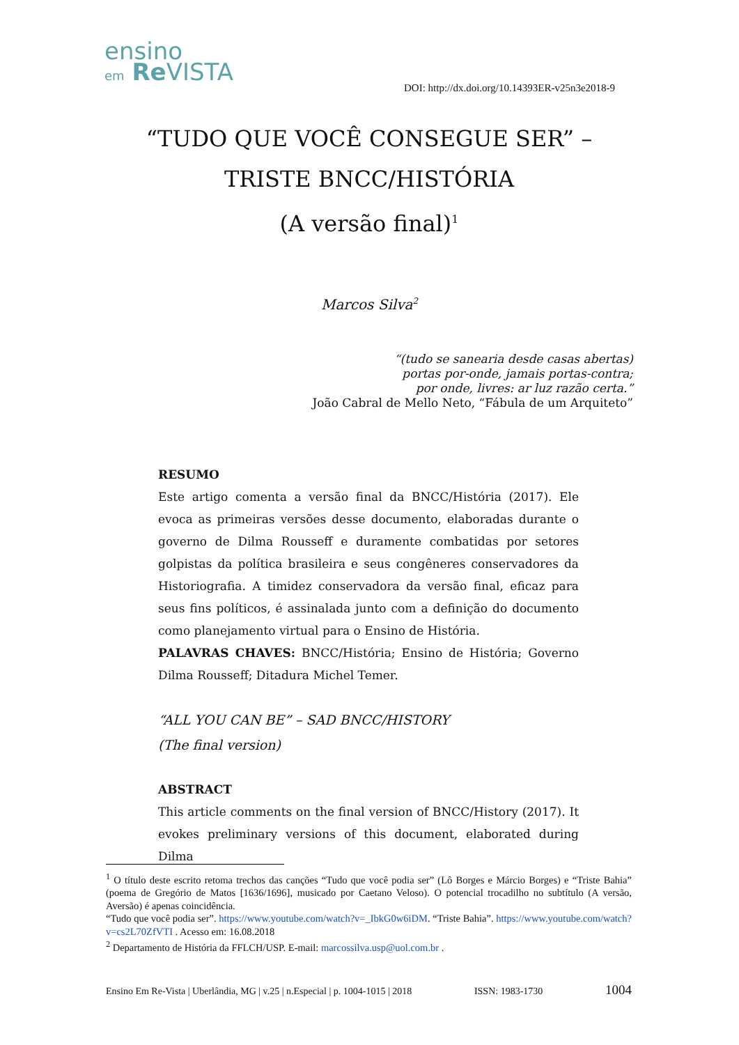ensino
em Re VISTA
DOI: http://dx.doi.org/10.14393ER-v25n3e2018-9
“TUDO QUE VOCÊ CONSEGUE SER” – TRISTE BNCC/HISTÓRIA
(A versão final)<sup>1</sup>
Marcos Silva<sup>2</sup>
“(tudo se sanearia desde casas abertas)
portas por-onde, jamais portas-contra;
por onde, livres: ar luz razão certa.”
João Cabral de Mello Neto, “Fábula de um Arquiteto”
RESUMO
Este artigo comenta a versão final da BNCC/História (2017). Ele evoca as primeiras versões desse documento, elaboradas durante o governo de Dilma Rousseff e duramente combatidas por setores golpistas da política brasileira e seus congêneres conservadores da Historiografia. A timidez conservadora da versão final, eficaz para seus fins políticos, é assinalada junto com a definição do documento como planejamento virtual para o Ensino de História.
PALAVRAS CHAVES: BNCC/História; Ensino de História; Governo Dilma Rousseff; Ditadura Michel Temer.
“ALL YOU CAN BE” – SAD BNCC/HISTORY
(The final version)
ABSTRACT
This article comments on the final version of BNCC/History (2017). It evokes preliminary versions of this document, elaborated during Dilma
<sup>1</sup> O título deste escrito retoma trechos das canções “Tudo que você podia ser” (Lô Borges e Márcio Borges) e “Triste Bahia” (poema de Gregório de Matos [1636/1696], musicado por Caetano Veloso). O potencial trocadilho no subtítulo (A versão, Aversão) é apenas coincidência.
“Tudo que você podia ser”. https://www.youtube.com/watch?v=_IbkG0w6iDM. “Triste Bahia”. https://www.youtube.com/watch?v=cs2L70ZfVTI . Acesso em: 16.08.2018
<sup>2</sup> Departamento de História da FFLCH/USP. E-mail: marcossilva.usp@uol.com.br .
Ensino Em Re-Vista | Uberlândia, MG | v.25 | n.Especial | p. 1004-1015 | 2018 ISSN: 1983-1730 1004